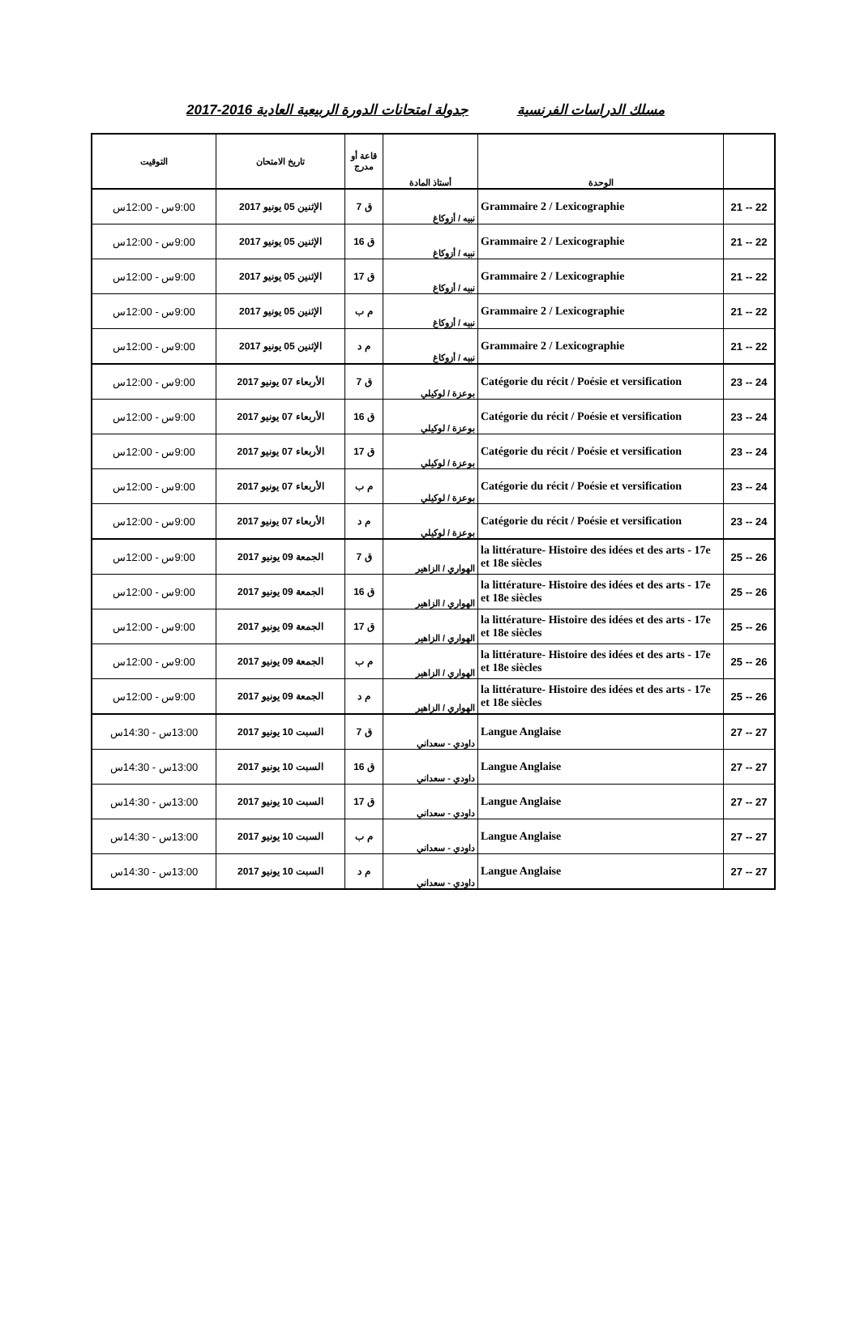مسلك الدراسات الفرنسية جدولة امتحانات الدورة الربيعية العادية 2016-2017
| | الوحدة | أستاذ المادة | قاعة أو مدرج | تاريخ الامتحان | التوقيت |
| --- | --- | --- | --- | --- | --- |
| 22 -- 21 | Grammaire 2 / Lexicographie | نبيه / أزوكاغ | ق 7 | الإثنين 05 يونيو 2017 | 9:00س - 12:00س |
| 22 -- 21 | Grammaire 2 / Lexicographie | نبيه / أزوكاغ | ق 16 | الإثنين 05 يونيو 2017 | 9:00س - 12:00س |
| 22 -- 21 | Grammaire 2 / Lexicographie | نبيه / أزوكاغ | ق 17 | الإثنين 05 يونيو 2017 | 9:00س - 12:00س |
| 22 -- 21 | Grammaire 2 / Lexicographie | نبيه / أزوكاغ | م ب | الإثنين 05 يونيو 2017 | 9:00س - 12:00س |
| 22 -- 21 | Grammaire 2 / Lexicographie | نبيه / أزوكاغ | م د | الإثنين 05 يونيو 2017 | 9:00س - 12:00س |
| 24 -- 23 | Catégorie du récit / Poésie et versification | بوعزة / لوكيلي | ق 7 | الأربعاء 07 يونيو 2017 | 9:00س - 12:00س |
| 24 -- 23 | Catégorie du récit / Poésie et versification | بوعزة / لوكيلي | ق 16 | الأربعاء 07 يونيو 2017 | 9:00س - 12:00س |
| 24 -- 23 | Catégorie du récit / Poésie et versification | بوعزة / لوكيلي | ق 17 | الأربعاء 07 يونيو 2017 | 9:00س - 12:00س |
| 24 -- 23 | Catégorie du récit / Poésie et versification | بوعزة / لوكيلي | م ب | الأربعاء 07 يونيو 2017 | 9:00س - 12:00س |
| 24 -- 23 | Catégorie du récit / Poésie et versification | بوعزة / لوكيلي | م د | الأربعاء 07 يونيو 2017 | 9:00س - 12:00س |
| 26 -- 25 | la littérature- Histoire des idées et des arts - 17e et 18e siècles | الهواري / الزاهير | ق 7 | الجمعة 09 يونيو 2017 | 9:00س - 12:00س |
| 26 -- 25 | la littérature- Histoire des idées et des arts - 17e et 18e siècles | الهواري / الزاهير | ق 16 | الجمعة 09 يونيو 2017 | 9:00س - 12:00س |
| 26 -- 25 | la littérature- Histoire des idées et des arts - 17e et 18e siècles | الهواري / الزاهير | ق 17 | الجمعة 09 يونيو 2017 | 9:00س - 12:00س |
| 26 -- 25 | la littérature- Histoire des idées et des arts - 17e et 18e siècles | الهواري / الزاهير | م ب | الجمعة 09 يونيو 2017 | 9:00س - 12:00س |
| 26 -- 25 | la littérature- Histoire des idées et des arts - 17e et 18e siècles | الهواري / الزاهير | م د | الجمعة 09 يونيو 2017 | 9:00س - 12:00س |
| 27 -- 27 | Langue Anglaise | داودي - سعداني | ق 7 | السبت 10 يونيو 2017 | 13:00س - 14:30س |
| 27 -- 27 | Langue Anglaise | داودي - سعداني | ق 16 | السبت 10 يونيو 2017 | 13:00س - 14:30س |
| 27 -- 27 | Langue Anglaise | داودي - سعداني | ق 17 | السبت 10 يونيو 2017 | 13:00س - 14:30س |
| 27 -- 27 | Langue Anglaise | داودي - سعداني | م ب | السبت 10 يونيو 2017 | 13:00س - 14:30س |
| 27 -- 27 | Langue Anglaise | داودي - سعداني | م د | السبت 10 يونيو 2017 | 13:00س - 14:30س |